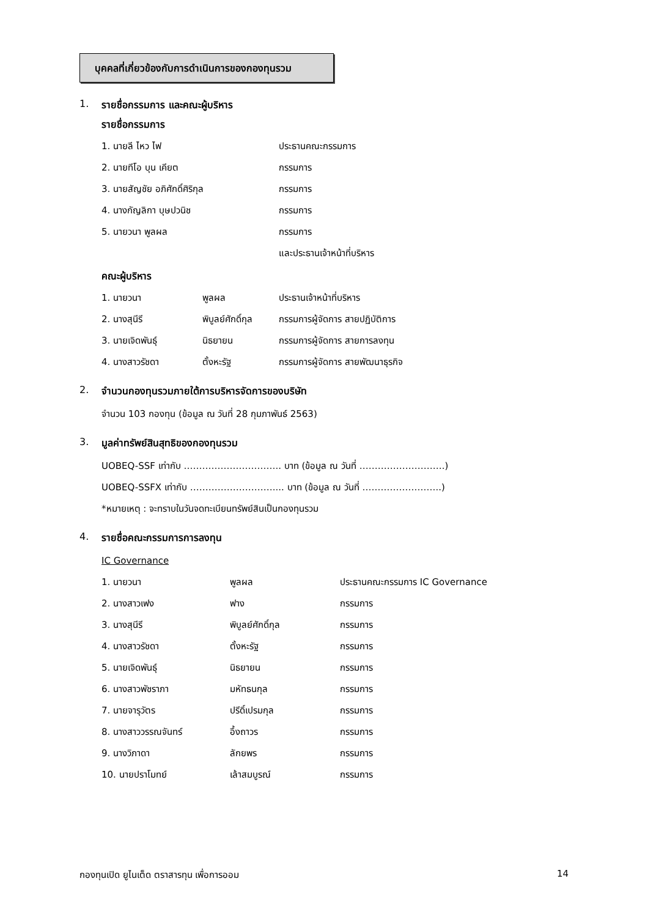บุคคลที่เกี่ยวข้องกับการดำเนินการของกองทุนรวม
1. รายชื่อกรรมการ และคณะผู้บริหาร
รายชื่อกรรมการ
| 1. นายลี ไหว ไฟ | ประธานคณะกรรมการ |
| 2. นายทีโอ บุน เคียต | กรรมการ |
| 3. นายสัญชัย อภิศักดิ์ศิริกุล | กรรมการ |
| 4. นางกัญลิกา บุษปวนิช | กรรมการ |
| 5. นายวนา พูลผล | กรรมการ |
| | และประธานเจ้าหน้าที่บริหาร |
คณะผู้บริหาร
| 1. นายวนา | พูลผล | ประธานเจ้าหน้าที่บริหาร |
| 2. นางสุนีรี | พิบูลย์ศักดิ์กุล | กรรมการผู้จัดการ สายปฏิบัติการ |
| 3. นายเจิดพันธุ์ | นิธยายน | กรรมการผู้จัดการ สายการลงทุน |
| 4. นางสาวรัชดา | ตั้งหะรัฐ | กรรมการผู้จัดการ สายพัฒนาธุรกิจ |
2. จำนวนกองทุนรวมภายใต้การบริหารจัดการของบริษัท
จำนวน 103 กองทุน (ข้อมูล ณ วันที่ 28 กุมภาพันธ์ 2563)
3. มูลค่าทรัพย์สินสุทธิของกองทุนรวม
UOBEQ-SSF เท่ากับ ………………………….. บาท (ข้อมูล ณ วันที่ ……………………….)
UOBEQ-SSFX เท่ากับ ……………………….... บาท (ข้อมูล ณ วันที่ ……………………..)
*หมายเหตุ : จะทราบในวันจดทะเบียนทรัพย์สินเป็นกองทุนรวม
4. รายชื่อคณะกรรมการการลงทุน
IC Governance
| 1. นายวนา | พูลผล | ประธานคณะกรรมการ IC Governance |
| 2. นางสาวเฟง | ฟาง | กรรมการ |
| 3. นางสุนีรี | พิบูลย์ศักดิ์กุล | กรรมการ |
| 4. นางสาวรัชดา | ตั้งหะรัฐ | กรรมการ |
| 5. นายเจิดพันธุ์ | นิธยายน | กรรมการ |
| 6. นางสาวพัชราภา | มหัทธนกุล | กรรมการ |
| 7. นายจารุวัตร | ปรีดิ์เปรมกุล | กรรมการ |
| 8. นางสาววรรณจันทร์ | อึ้งถาวร | กรรมการ |
| 9. นางวิภาดา | ลักยพร | กรรมการ |
| 10. นายปราโมทย์ | เล้าสมบูรณ์ | กรรมการ |
กองทุนเปิด ยูไนเต็ด ตราสารทุน เพื่อการออม 14